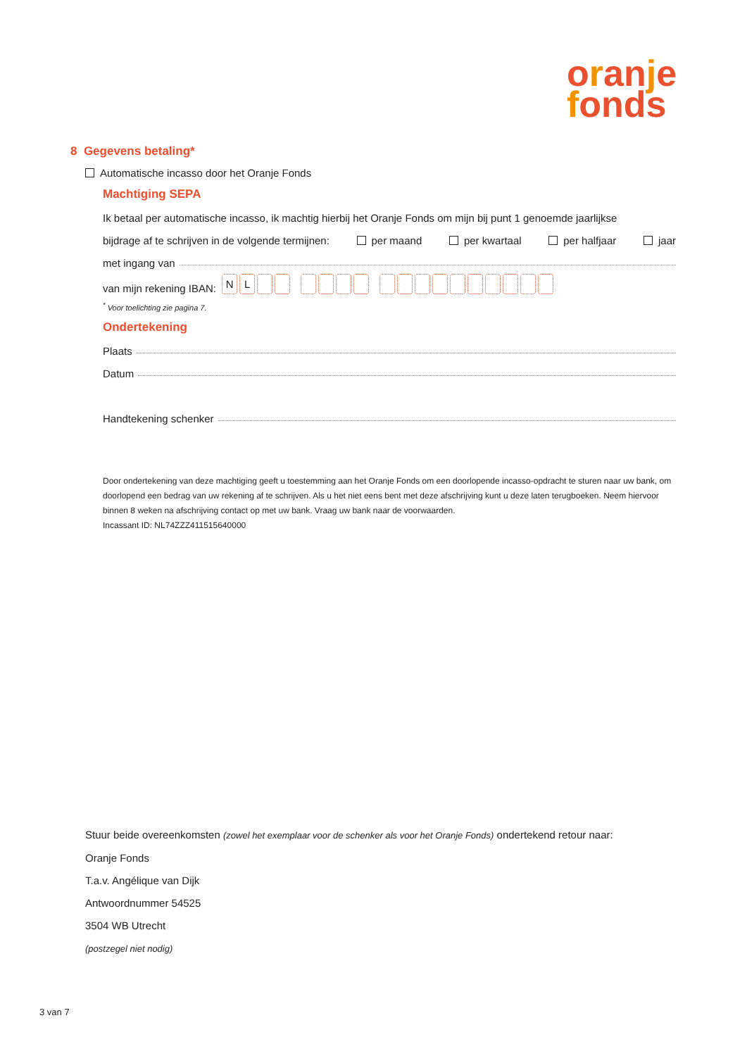oranje
fonds
8 Gegevens betaling*
Automatische incasso door het Oranje Fonds
Machtiging SEPA
Ik betaal per automatische incasso, ik machtig hierbij het Oranje Fonds om mijn bij punt 1 genoemde jaarlijkse
bijdrage af te schrijven in de volgende termijnen: per maand per kwartaal per halfjaar jaar
met ingang van
van mijn rekening IBAN: NL
<sup>*</sup> Voor toelichting zie pagina 7.
Ondertekening
Plaats
Datum
Handtekening schenker
Door ondertekening van deze machtiging geeft u toestemming aan het Oranje Fonds om een doorlopende incasso-opdracht te sturen naar uw bank, om doorlopend een bedrag van uw rekening af te schrijven. Als u het niet eens bent met deze afschrijving kunt u deze laten terugboeken. Neem hiervoor binnen 8 weken na afschrijving contact op met uw bank. Vraag uw bank naar de voorwaarden.
Incassant ID: NL74ZZZ411515640000
Stuur beide overeenkomsten (zowel het exemplaar voor de schenker als voor het Oranje Fonds) ondertekend retour naar:
Oranje Fonds
T.a.v. Angélique van Dijk
Antwoordnummer 54525
3504 WB Utrecht
(postzegel niet nodig)
3 van 7